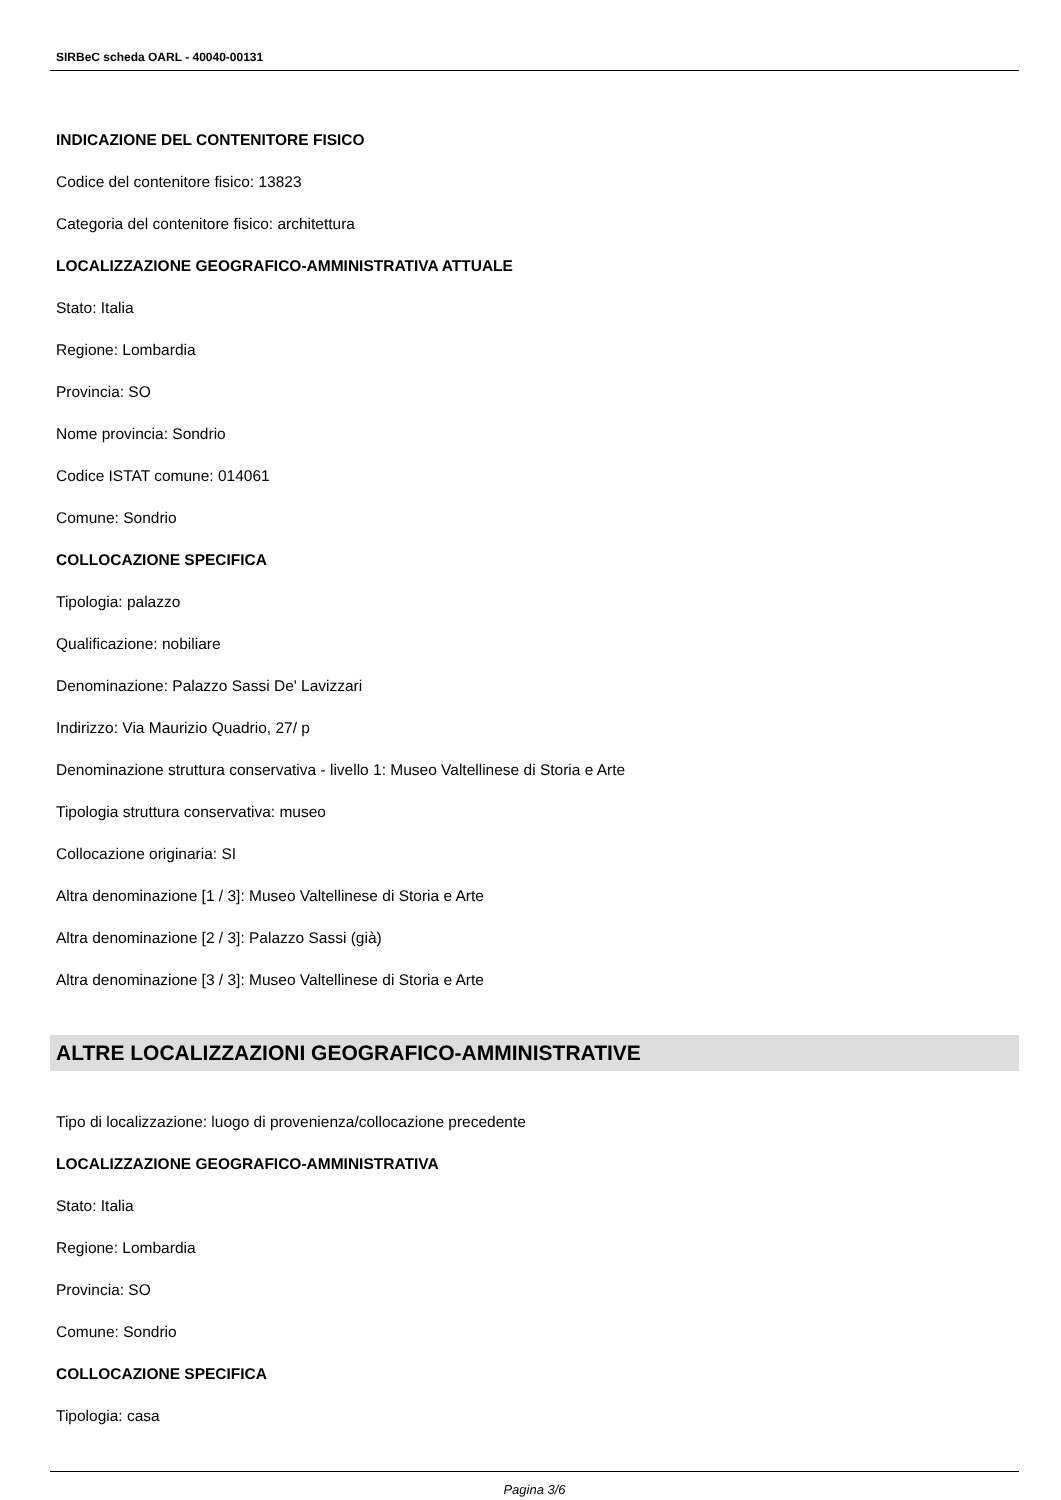SIRBeC scheda OARL - 40040-00131
INDICAZIONE DEL CONTENITORE FISICO
Codice del contenitore fisico: 13823
Categoria del contenitore fisico: architettura
LOCALIZZAZIONE GEOGRAFICO-AMMINISTRATIVA ATTUALE
Stato: Italia
Regione: Lombardia
Provincia: SO
Nome provincia: Sondrio
Codice ISTAT comune: 014061
Comune: Sondrio
COLLOCAZIONE SPECIFICA
Tipologia: palazzo
Qualificazione: nobiliare
Denominazione: Palazzo Sassi De' Lavizzari
Indirizzo: Via Maurizio Quadrio, 27/ p
Denominazione struttura conservativa - livello 1: Museo Valtellinese di Storia e Arte
Tipologia struttura conservativa: museo
Collocazione originaria: SI
Altra denominazione [1 / 3]: Museo Valtellinese di Storia e Arte
Altra denominazione [2 / 3]: Palazzo Sassi (già)
Altra denominazione [3 / 3]: Museo Valtellinese di Storia e Arte
ALTRE LOCALIZZAZIONI GEOGRAFICO-AMMINISTRATIVE
Tipo di localizzazione: luogo di provenienza/collocazione precedente
LOCALIZZAZIONE GEOGRAFICO-AMMINISTRATIVA
Stato: Italia
Regione: Lombardia
Provincia: SO
Comune: Sondrio
COLLOCAZIONE SPECIFICA
Tipologia: casa
Pagina 3/6